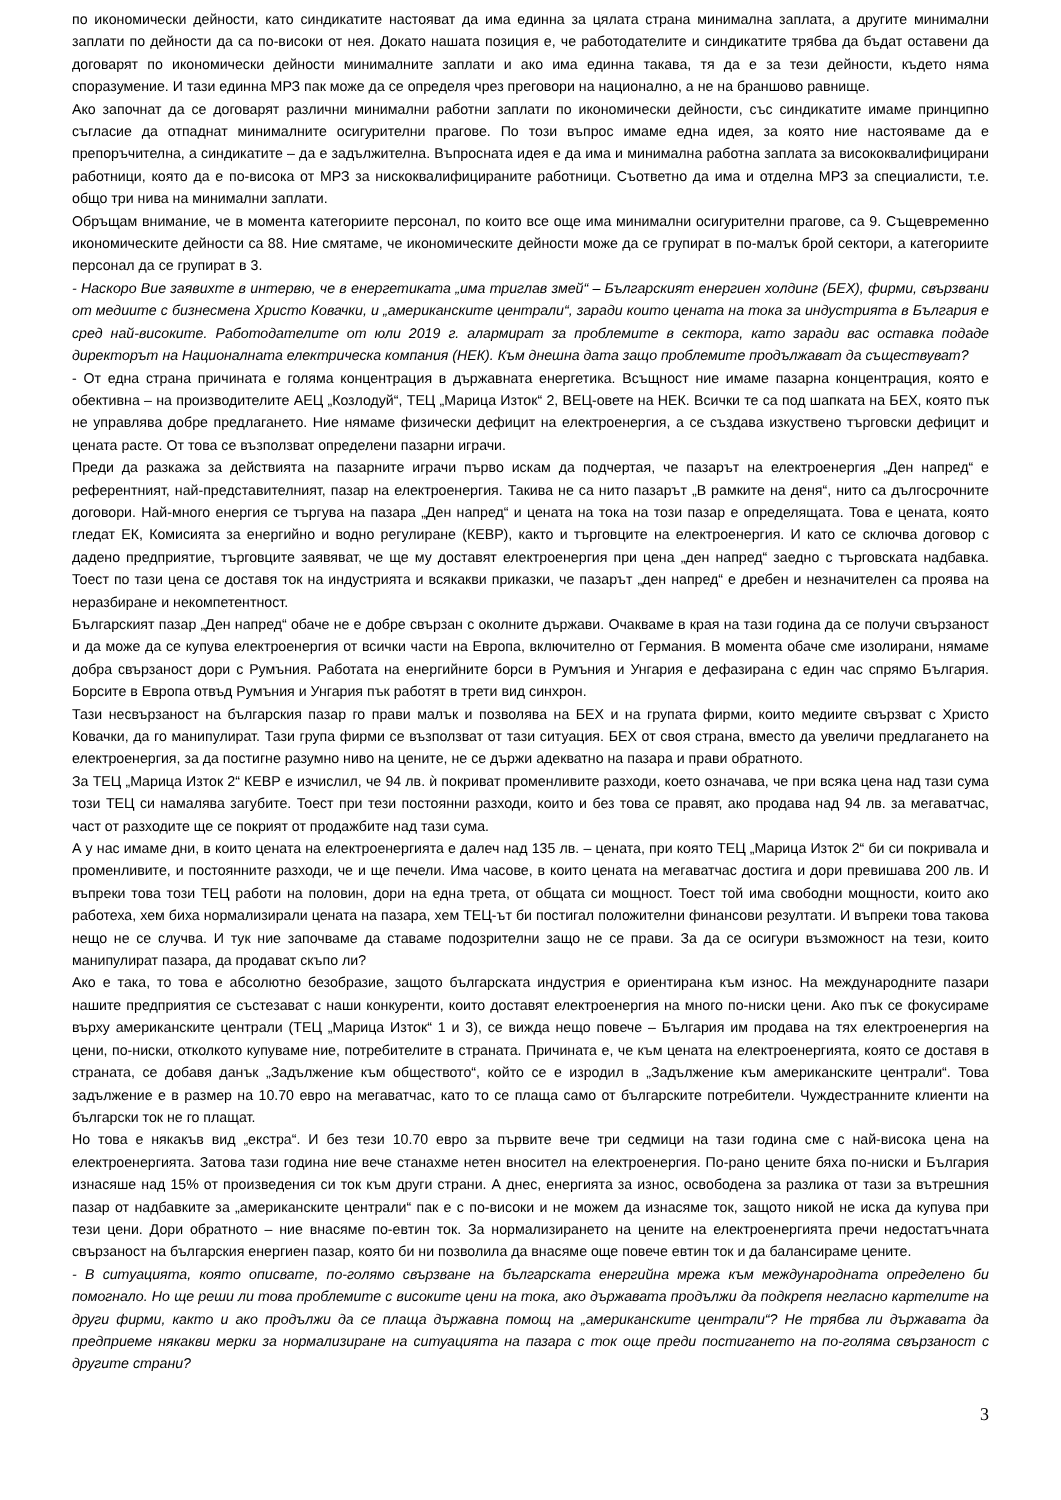по икономически дейности, като синдикатите настояват да има единна за цялата страна минимална заплата, а другите минимални заплати по дейности да са по-високи от нея. Докато нашата позиция е, че работодателите и синдикатите трябва да бъдат оставени да договарят по икономически дейности минималните заплати и ако има единна такава, тя да е за тези дейности, където няма споразумение. И тази единна МРЗ пак може да се определя чрез преговори на национално, а не на браншово равнище.
Ако започнат да се договарят различни минимални работни заплати по икономически дейности, със синдикатите имаме принципно съгласие да отпаднат минималните осигурителни прагове. По този въпрос имаме една идея, за която ние настояваме да е препоръчителна, а синдикатите – да е задължителна. Въпросната идея е да има и минимална работна заплата за висококвалифицирани работници, която да е по-висока от МРЗ за нискоквалифицираните работници. Съответно да има и отделна МРЗ за специалисти, т.е. общо три нива на минимални заплати.
Обръщам внимание, че в момента категориите персонал, по които все още има минимални осигурителни прагове, са 9. Същевременно икономическите дейности са 88. Ние смятаме, че икономическите дейности може да се групират в по-малък брой сектори, а категориите персонал да се групират в 3.
- Наскоро Вие заявихте в интервю, че в енергетиката „има триглав змей“ – Българският енергиен холдинг (БЕХ), фирми, свързвани от медиите с бизнесмена Христо Ковачки, и „американските централи“, заради които цената на тока за индустрията в България е сред най-високите. Работодателите от юли 2019 г. алармират за проблемите в сектора, като заради вас оставка подаде директорът на Националната електрическа компания (НЕК). Към днешна дата защо проблемите продължават да съществуват?
- От една страна причината е голяма концентрация в държавната енергетика. Всъщност ние имаме пазарна концентрация, която е обективна – на производителите АЕЦ „Козлодуй“, ТЕЦ „Марица Изток“ 2, ВЕЦ-овете на НЕК. Всички те са под шапката на БЕХ, която пък не управлява добре предлагането. Ние нямаме физически дефицит на електроенергия, а се създава изкуствено търговски дефицит и цената расте. От това се възползват определени пазарни играчи.
Преди да разкажа за действията на пазарните играчи първо искам да подчертая, че пазарът на електроенергия „Ден напред“ е референтният, най-представителният, пазар на електроенергия. Такива не са нито пазарът „В рамките на деня“, нито са дългосрочните договори. Най-много енергия се търгува на пазара „Ден напред“ и цената на тока на този пазар е определящата. Това е цената, която гледат ЕК, Комисията за енергийно и водно регулиране (КЕВР), както и търговците на електроенергия. И като се сключва договор с дадено предприятие, търговците заявяват, че ще му доставят електроенергия при цена „ден напред“ заедно с търговската надбавка. Тоест по тази цена се доставя ток на индустрията и всякакви приказки, че пазарът „ден напред“ е дребен и незначителен са проява на неразбиране и некомпетентност.
Българският пазар „Ден напред“ обаче не е добре свързан с околните държави. Очакваме в края на тази година да се получи свързаност и да може да се купува електроенергия от всички части на Европа, включително от Германия. В момента обаче сме изолирани, нямаме добра свързаност дори с Румъния. Работата на енергийните борси в Румъния и Унгария е дефазирана с един час спрямо България. Борсите в Европа отвъд Румъния и Унгария пък работят в трети вид синхрон.
Тази несвързаност на българския пазар го прави малък и позволява на БЕХ и на групата фирми, които медиите свързват с Христо Ковачки, да го манипулират. Тази група фирми се възползват от тази ситуация. БЕХ от своя страна, вместо да увеличи предлагането на електроенергия, за да постигне разумно ниво на цените, не се държи адекватно на пазара и прави обратното.
За ТЕЦ „Марица Изток 2“ КЕВР е изчислил, че 94 лв. ѝ покриват променливите разходи, което означава, че при всяка цена над тази сума този ТЕЦ си намалява загубите. Тоест при тези постоянни разходи, които и без това се правят, ако продава над 94 лв. за мегаватчас, част от разходите ще се покрият от продажбите над тази сума.
А у нас имаме дни, в които цената на електроенергията е далеч над 135 лв. – цената, при която ТЕЦ „Марица Изток 2“ би си покривала и променливите, и постоянните разходи, че и ще печели. Има часове, в които цената на мегаватчас достига и дори превишава 200 лв. И въпреки това този ТЕЦ работи на половин, дори на една трета, от общата си мощност. Тоест той има свободни мощности, които ако работеха, хем биха нормализирали цената на пазара, хем ТЕЦ-ът би постигал положителни финансови резултати. И въпреки това такова нещо не се случва. И тук ние започваме да ставаме подозрителни защо не се прави. За да се осигури възможност на тези, които манипулират пазара, да продават скъпо ли?
Ако е така, то това е абсолютно безобразие, защото българската индустрия е ориентирана към износ. На международните пазари нашите предприятия се състезават с наши конкуренти, които доставят електроенергия на много по-ниски цени. Ако пък се фокусираме върху американските централи (ТЕЦ „Марица Изток“ 1 и 3), се вижда нещо повече – България им продава на тях електроенергия на цени, по-ниски, отколкото купуваме ние, потребителите в страната. Причината е, че към цената на електроенергията, която се доставя в страната, се добавя данък „Задължение към обществото“, който се е изродил в „Задължение към американските централи“. Това задължение е в размер на 10.70 евро на мегаватчас, като то се плаща само от българските потребители. Чуждестранните клиенти на български ток не го плащат.
Но това е някакъв вид „екстра“. И без тези 10.70 евро за първите вече три седмици на тази година сме с най-висока цена на електроенергията. Затова тази година ние вече станахме нетен вносител на електроенергия. По-рано цените бяха по-ниски и България изнасяше над 15% от произведения си ток към други страни. А днес, енергията за износ, освободена за разлика от тази за вътрешния пазар от надбавките за „американските централи“ пак е с по-високи и не можем да изнасяме ток, защото никой не иска да купува при тези цени. Дори обратното – ние внасяме по-евтин ток. За нормализирането на цените на електроенергията пречи недостатъчната свързаност на българския енергиен пазар, която би ни позволила да внасяме още повече евтин ток и да балансираме цените.
- В ситуацията, която описвате, по-голямо свързване на българската енергийна мрежа към международната определено би помогнало. Но ще реши ли това проблемите с високите цени на тока, ако държавата продължи да подкрепя негласно картелите на други фирми, както и ако продължи да се плаща държавна помощ на „американските централи“? Не трябва ли държавата да предприеме някакви мерки за нормализиране на ситуацията на пазара с ток още преди постигането на по-голяма свързаност с другите страни?
3